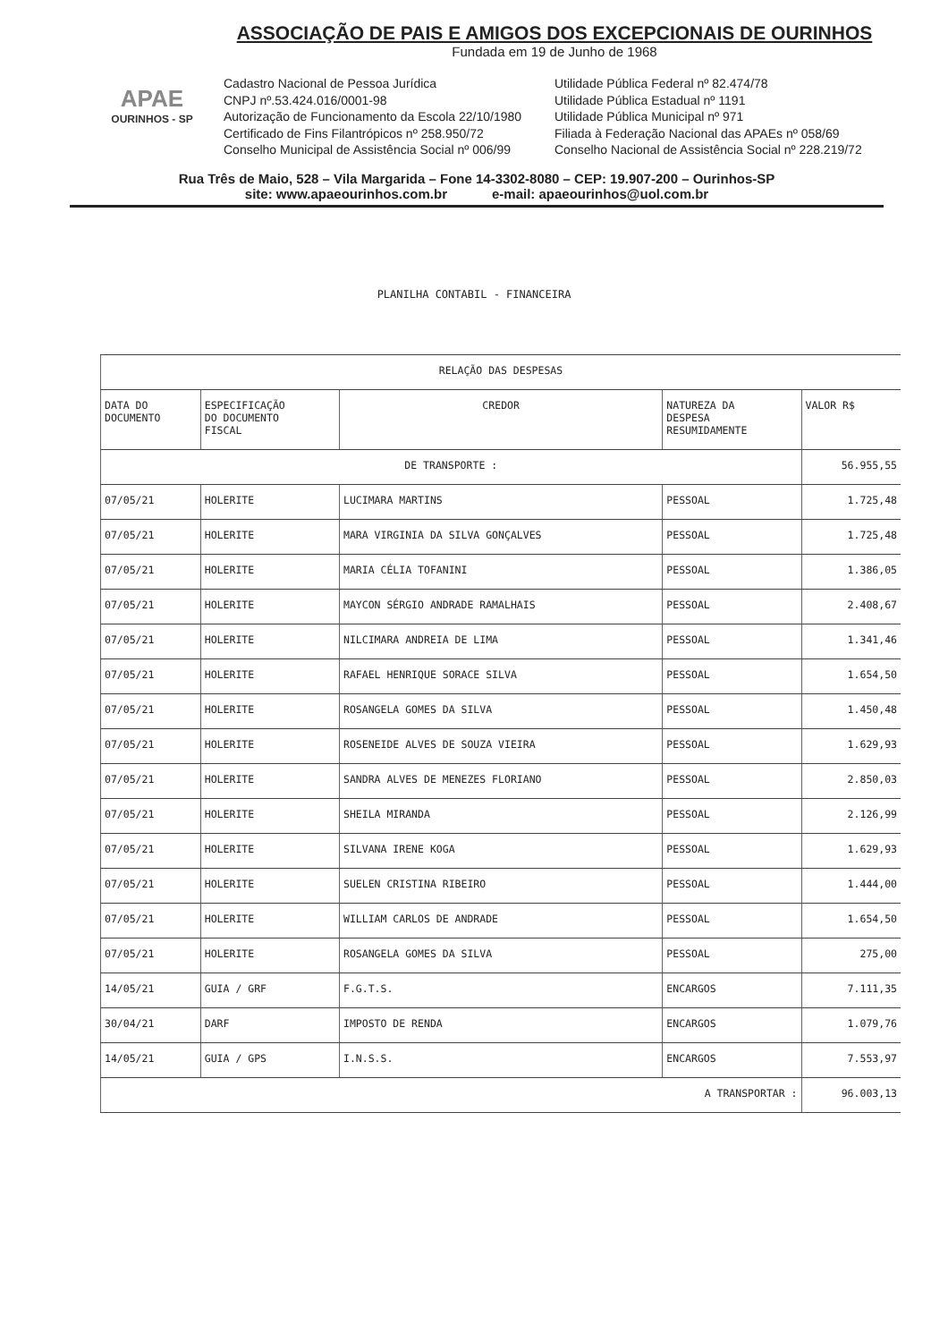APAE
OURINHOS - SP
ASSOCIAÇÃO DE PAIS E AMIGOS DOS EXCEPCIONAIS DE OURINHOS
Fundada em 19 de Junho de 1968
Cadastro Nacional de Pessoa Jurídica
CNPJ nº.53.424.016/0001-98
Autorização de Funcionamento da Escola 22/10/1980
Certificado de Fins Filantrópicos nº 258.950/72
Conselho Municipal de Assistência Social nº 006/99
Utilidade Pública Federal nº 82.474/78
Utilidade Pública Estadual nº 1191
Utilidade Pública Municipal nº 971
Filiada à Federação Nacional das APAEs nº 058/69
Conselho Nacional de Assistência Social nº 228.219/72
Rua Três de Maio, 528 – Vila Margarida – Fone 14-3302-8080 – CEP: 19.907-200 – Ourinhos-SP
site: www.apaeourinhos.com.br e-mail: apaeourinhos@uol.com.br
PLANILHA CONTABIL - FINANCEIRA
| RELAÇÃO DAS DESPESAS | | | | |
| --- | --- | --- | --- | --- |
| DATA DO DOCUMENTO | ESPECIFICAÇÃO DO DOCUMENTO FISCAL | CREDOR | NATUREZA DA DESPESA RESUMIDAMENTE | VALOR R$ |
| DE TRANSPORTE : | | | | 56.955,55 |
| 07/05/21 | HOLERITE | LUCIMARA MARTINS | PESSOAL | 1.725,48 |
| 07/05/21 | HOLERITE | MARA VIRGINIA DA SILVA GONÇALVES | PESSOAL | 1.725,48 |
| 07/05/21 | HOLERITE | MARIA CÉLIA TOFANINI | PESSOAL | 1.386,05 |
| 07/05/21 | HOLERITE | MAYCON SÉRGIO ANDRADE RAMALHAIS | PESSOAL | 2.408,67 |
| 07/05/21 | HOLERITE | NILCIMARA ANDREIA DE LIMA | PESSOAL | 1.341,46 |
| 07/05/21 | HOLERITE | RAFAEL HENRIQUE SORACE SILVA | PESSOAL | 1.654,50 |
| 07/05/21 | HOLERITE | ROSANGELA GOMES DA SILVA | PESSOAL | 1.450,48 |
| 07/05/21 | HOLERITE | ROSENEIDE ALVES DE SOUZA VIEIRA | PESSOAL | 1.629,93 |
| 07/05/21 | HOLERITE | SANDRA ALVES DE MENEZES FLORIANO | PESSOAL | 2.850,03 |
| 07/05/21 | HOLERITE | SHEILA MIRANDA | PESSOAL | 2.126,99 |
| 07/05/21 | HOLERITE | SILVANA IRENE KOGA | PESSOAL | 1.629,93 |
| 07/05/21 | HOLERITE | SUELEN CRISTINA RIBEIRO | PESSOAL | 1.444,00 |
| 07/05/21 | HOLERITE | WILLIAM CARLOS DE ANDRADE | PESSOAL | 1.654,50 |
| 07/05/21 | HOLERITE | ROSANGELA GOMES DA SILVA | PESSOAL | 275,00 |
| 14/05/21 | GUIA / GRF | F.G.T.S. | ENCARGOS | 7.111,35 |
| 30/04/21 | DARF | IMPOSTO DE RENDA | ENCARGOS | 1.079,76 |
| 14/05/21 | GUIA / GPS | I.N.S.S. | ENCARGOS | 7.553,97 |
| A TRANSPORTAR : | | | | 96.003,13 |